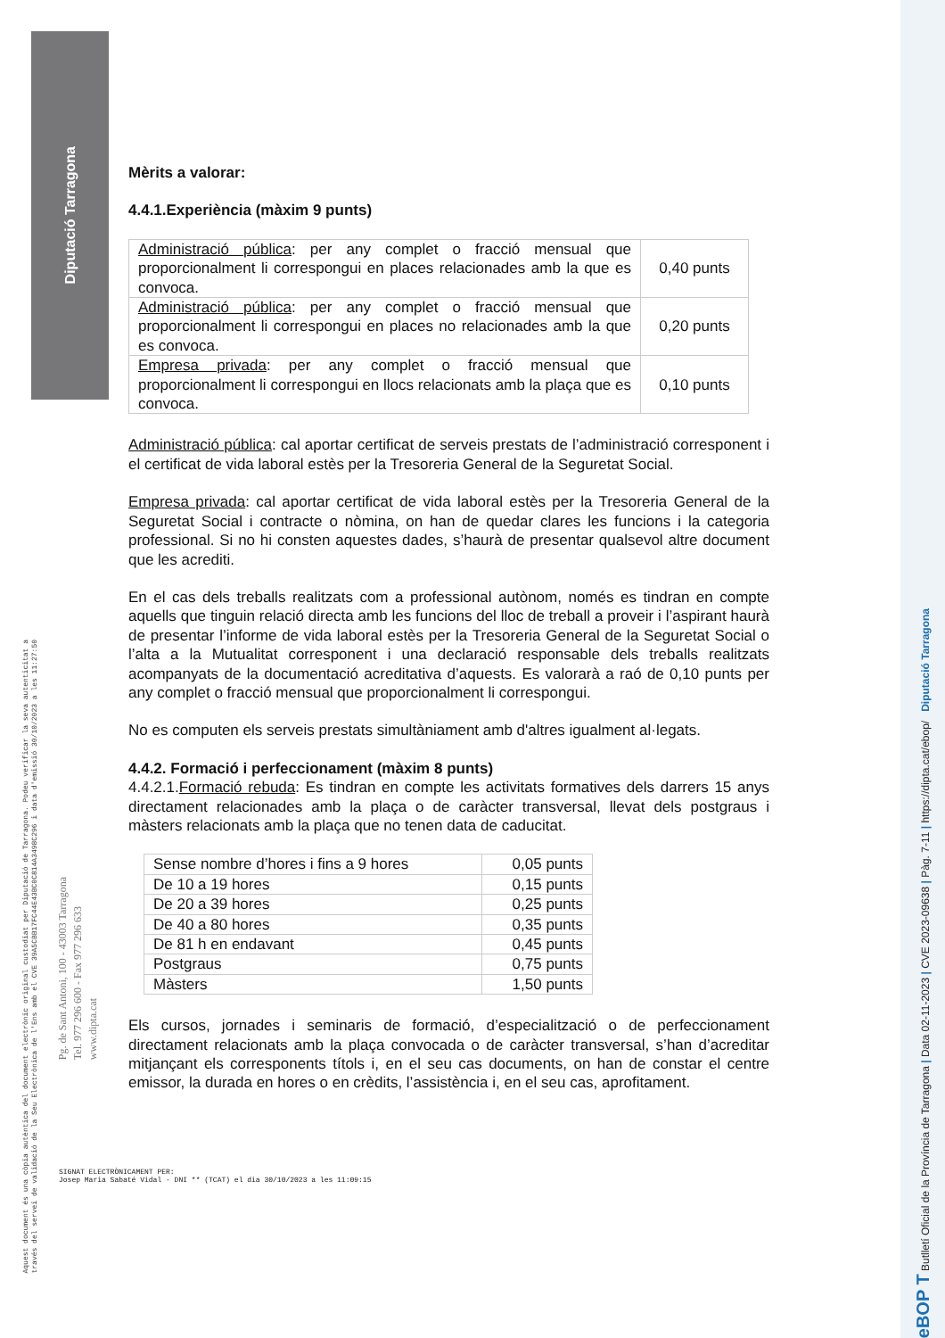Diputació Tarragona
Aquest document és una còpia autèntica del document electrònic original custodiat per Diputació de Tarragona. Podeu verificar la seva autenticitat a
través del servei de validació de la Seu Electrònica de l'Ens amb el CVE 39A5CBB17FC44E43BC0C814A3498C296 i data d'emissió 30/10/2023 a les 11:27:50
Pg. de Sant Antoni, 100 - 43003 Tarragona
Tel. 977 296 600 - Fax 977 296 633
www.dipta.cat
Mèrits a valorar:
4.4.1.Experiència (màxim 9 punts)
| Administració pública : per any complet o fracció mensual que proporcionalment li correspongui en places relacionades amb la que es convoca. | 0,40 punts |
| Administració pública : per any complet o fracció mensual que proporcionalment li correspongui en places no relacionades amb la que es convoca. | 0,20 punts |
| Empresa privada : per any complet o fracció mensual que proporcionalment li correspongui en llocs relacionats amb la plaça que es convoca. | 0,10 punts |
Administració pública: cal aportar certificat de serveis prestats de l’administració corresponent i el certificat de vida laboral estès per la Tresoreria General de la Seguretat Social.
Empresa privada: cal aportar certificat de vida laboral estès per la Tresoreria General de la Seguretat Social i contracte o nòmina, on han de quedar clares les funcions i la categoria professional. Si no hi consten aquestes dades, s’haurà de presentar qualsevol altre document que les acrediti.
En el cas dels treballs realitzats com a professional autònom, només es tindran en compte aquells que tinguin relació directa amb les funcions del lloc de treball a proveir i l’aspirant haurà de presentar l’informe de vida laboral estès per la Tresoreria General de la Seguretat Social o l’alta a la Mutualitat corresponent i una declaració responsable dels treballs realitzats acompanyats de la documentació acreditativa d’aquests. Es valorarà a raó de 0,10 punts per any complet o fracció mensual que proporcionalment li correspongui.
No es computen els serveis prestats simultàniament amb d'altres igualment al·legats.
4.4.2. Formació i perfeccionament (màxim 8 punts)
4.4.2.1.Formació rebuda: Es tindran en compte les activitats formatives dels darrers 15 anys directament relacionades amb la plaça o de caràcter transversal, llevat dels postgraus i màsters relacionats amb la plaça que no tenen data de caducitat.
| Sense nombre d’hores i fins a 9 hores | 0,05 punts |
| De 10 a 19 hores | 0,15 punts |
| De 20 a 39 hores | 0,25 punts |
| De 40 a 80 hores | 0,35 punts |
| De 81 h en endavant | 0,45 punts |
| Postgraus | 0,75 punts |
| Màsters | 1,50 punts |
Els cursos, jornades i seminaris de formació, d’especialització o de perfeccionament directament relacionats amb la plaça convocada o de caràcter transversal, s’han d’acreditar mitjançant els corresponents títols i, en el seu cas documents, on han de constar el centre emissor, la durada en hores o en crèdits, l’assistència i, en el seu cas, aprofitament.
SIGNAT ELECTRÒNICAMENT PER:
Josep Maria Sabaté Vidal - DNI ** (TCAT) el dia 30/10/2023 a les 11:09:15
eBOP T Butlletí Oficial de la Província de Tarragona | Data 02-11-2023 | CVE 2023-09638 | Pàg. 7-11 | https://dipta.cat/ebop/ Diputació Tarragona